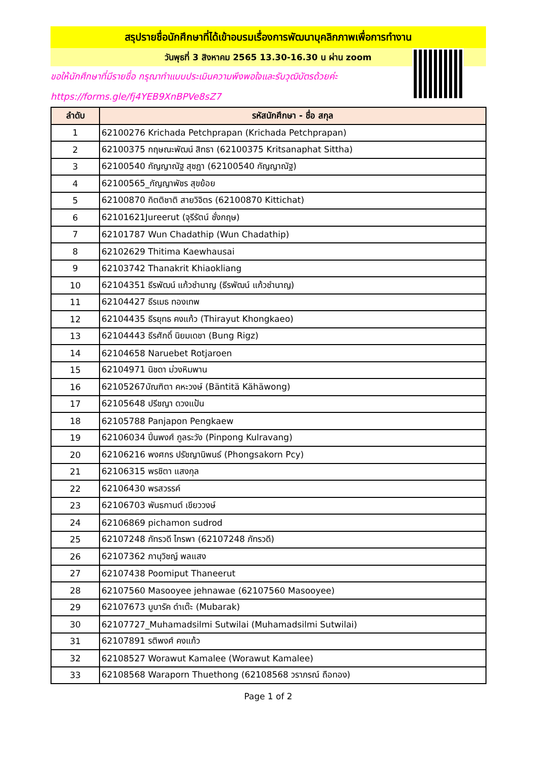สรุปรายชื่อนักศึกษาที่ได้เข้าอบรมเรื่องการพัฒนาบุคลิกภาพเพื่อการทำงาน
วันพุธที่ 3 สิงหาคม 2565 13.30-16.30 น ผ่าน zoom
ขอให้นักศึกษาที่มีรายชื่อ กรุณาทำแบบประเมินความพึงพอใจและรับวุฒิบัตรด้วยค่ะ
https://forms.gle/fj4YEB9XnBPVe8sZ7
| ลำดับ | รหัสนักศึกษา - ชื่อ สกุล |
| --- | --- |
| 1 | 62100276 Krichada Petchprapan (Krichada Petchprapan) |
| 2 | 62100375 กฤษณะพัฒน์ สิทธา (62100375 Kritsanaphat Sittha) |
| 3 | 62100540 กัญญาณัฐ สุชฎา (62100540 กัญญาณัฐ) |
| 4 | 62100565_กัญญาพัชร สุขย้อย |
| 5 | 62100870 กิตติชาติ สายวิจิตร (62100870 Kittichat) |
| 6 | 62101621Jureerut (จุรีรัตน์ ชั่งกฤษ) |
| 7 | 62101787 Wun Chadathip (Wun Chadathip) |
| 8 | 62102629 Thitima Kaewhausai |
| 9 | 62103742 Thanakrit Khiaokliang |
| 10 | 62104351 ธีรพัฒน์ แก้วชำนาญ (ธีรพัฒน์ แก้วชำนาญ) |
| 11 | 62104427 ธีรเมธ ทองเทพ |
| 12 | 62104435 ธีรยุทธ คงแก้ว (Thirayut Khongkaeo) |
| 13 | 62104443 ธีรศักดิ์ นิยมเดชา (Bung Rigz) |
| 14 | 62104658 Naruebet Rotjaroen |
| 15 | 62104971 นิชดา ม่วงหิมพาน |
| 16 | 62105267บัณฑิตา คหะวงษ์ (Bäntitä Kähäwong) |
| 17 | 62105648 ปรีชญา ดวงแป้น |
| 18 | 62105788 Panjapon Pengkaew |
| 19 | 62106034 ปิ่นพงศ์ กูลระวัง (Pinpong Kulravang) |
| 20 | 62106216 พงศกร ปรัชญานิพนธ์ (Phongsakorn Pcy) |
| 21 | 62106315 พรชิตา แสงกุล |
| 22 | 62106430 พรสวรรค์ |
| 23 | 62106703 พันธกานต์ เขียววงษ์ |
| 24 | 62106869 pichamon sudrod |
| 25 | 62107248 ภัทรวดี ไกรพา (62107248 ภัทรวดี) |
| 26 | 62107362 ภานุวิชญ์ พลแสง |
| 27 | 62107438 Poomiput Thaneerut |
| 28 | 62107560 Masooyee jehnawae (62107560 Masooyee) |
| 29 | 62107673 มูบารัค ดำเต๊ะ (Mubarak) |
| 30 | 62107727_Muhamadsilmi Sutwilai (Muhamadsilmi Sutwilai) |
| 31 | 62107891 รติพงศ์ คงแก้ว |
| 32 | 62108527 Worawut Kamalee (Worawut Kamalee) |
| 33 | 62108568 Waraporn Thuethong (62108568 วราภรณ์ ถือทอง) |
Page 1 of 2